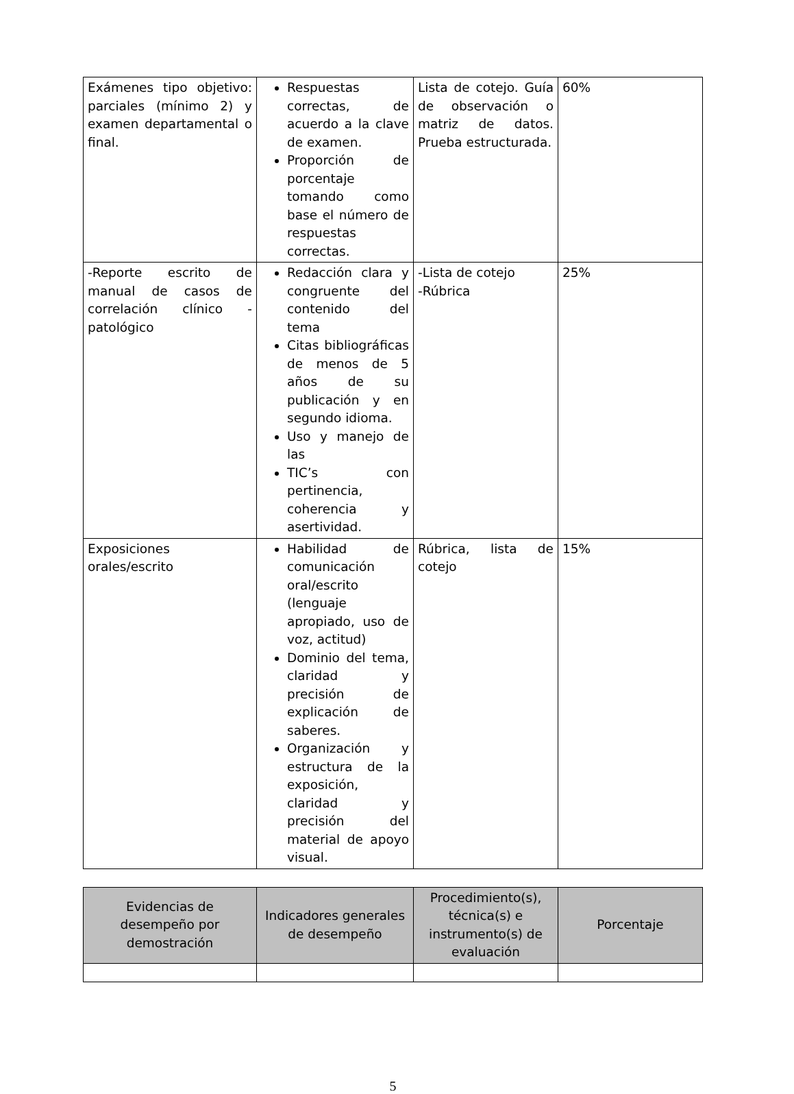| Exámenes tipo objetivo: parciales (mínimo 2) y examen departamental o final. | Respuestas correctas, de acuerdo a la clave de examen. Proporción de porcentaje tomando como base el número de respuestas correctas. | Lista de cotejo. Guía de observación o matriz de datos. Prueba estructurada. | 60% |
| -Reporte escrito de manual de casos de correlación clínico - patológico | Redacción clara y congruente del contenido del tema Citas bibliográficas de menos de 5 años de su publicación y en segundo idioma. Uso y manejo de las TIC’s con pertinencia, coherencia y asertividad. | -Lista de cotejo -Rúbrica | 25% |
| Exposiciones orales/escrito | Habilidad de comunicación oral/escrito (lenguaje apropiado, uso de voz, actitud) Dominio del tema, claridad y precisión de explicación de saberes. Organización y estructura de la exposición, claridad y precisión del material de apoyo visual. | Rúbrica, lista de cotejo | 15% |
| Evidencias de desempeño por demostración | Indicadores generales de desempeño | Procedimiento(s), técnica(s) e instrumento(s) de evaluación | Porcentaje |
| --- | --- | --- | --- |
5